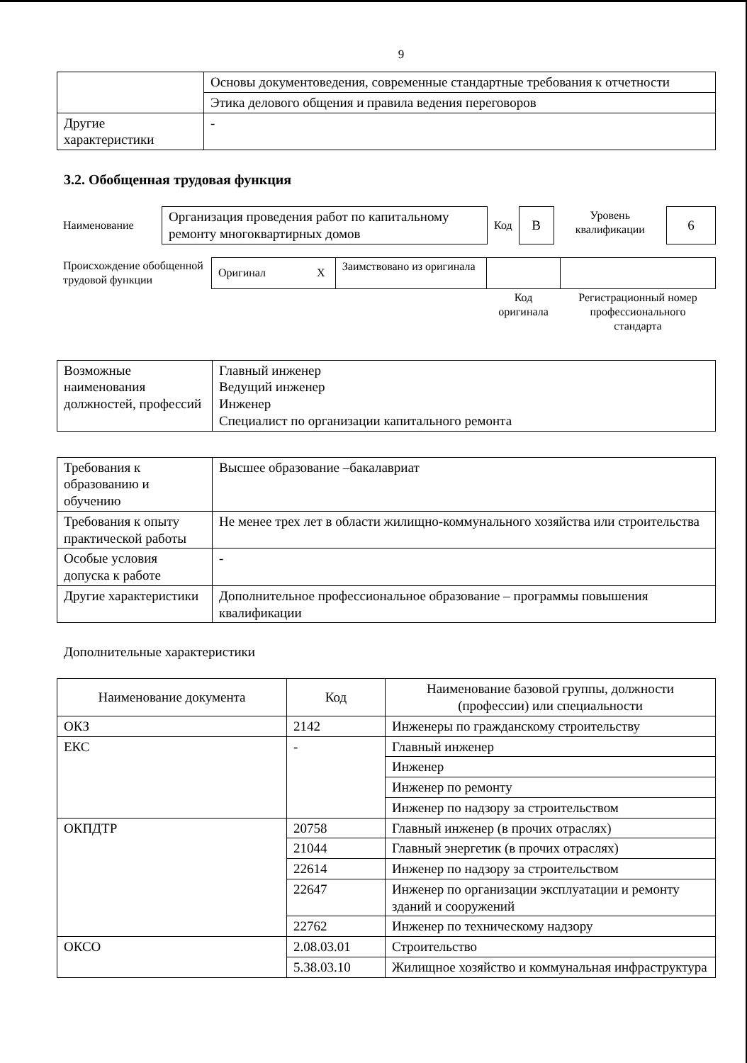9
| | Основы документоведения, современные стандартные требования к отчетности |
| | Этика делового общения и правила ведения переговоров |
| Другие характеристики | - |
3.2. Обобщенная трудовая функция
| Наименование | Организация проведения работ по капитальному ремонту многоквартирных домов | Код | В | Уровень квалификации | 6 |
| Происхождение обобщенной трудовой функции | Оригинал X | Заимствовано из оригинала | | |
| | | | Код оригинала | Регистрационный номер профессионального стандарта |
| Возможные наименования должностей, профессий | Главный инженер Ведущий инженер Инженер Специалист по организации капитального ремонта |
| Требования к образованию и обучению | Высшее образование –бакалавриат |
| Требования к опыту практической работы | Не менее трех лет в области жилищно-коммунального хозяйства или строительства |
| Особые условия допуска к работе | - |
| Другие характеристики | Дополнительное профессиональное образование – программы повышения квалификации |
Дополнительные характеристики
| Наименование документа | Код | Наименование базовой группы, должности (профессии) или специальности |
| --- | --- | --- |
| ОКЗ | 2142 | Инженеры по гражданскому строительству |
| ЕКС | - | Главный инженер |
| | | Инженер |
| | | Инженер по ремонту |
| | | Инженер по надзору за строительством |
| ОКПДТР | 20758 | Главный инженер (в прочих отраслях) |
| | 21044 | Главный энергетик (в прочих отраслях) |
| | 22614 | Инженер по надзору за строительством |
| | 22647 | Инженер по организации эксплуатации и ремонту зданий и сооружений |
| | 22762 | Инженер по техническому надзору |
| ОКСО | 2.08.03.01 | Строительство |
| | 5.38.03.10 | Жилищное хозяйство и коммунальная инфраструктура |